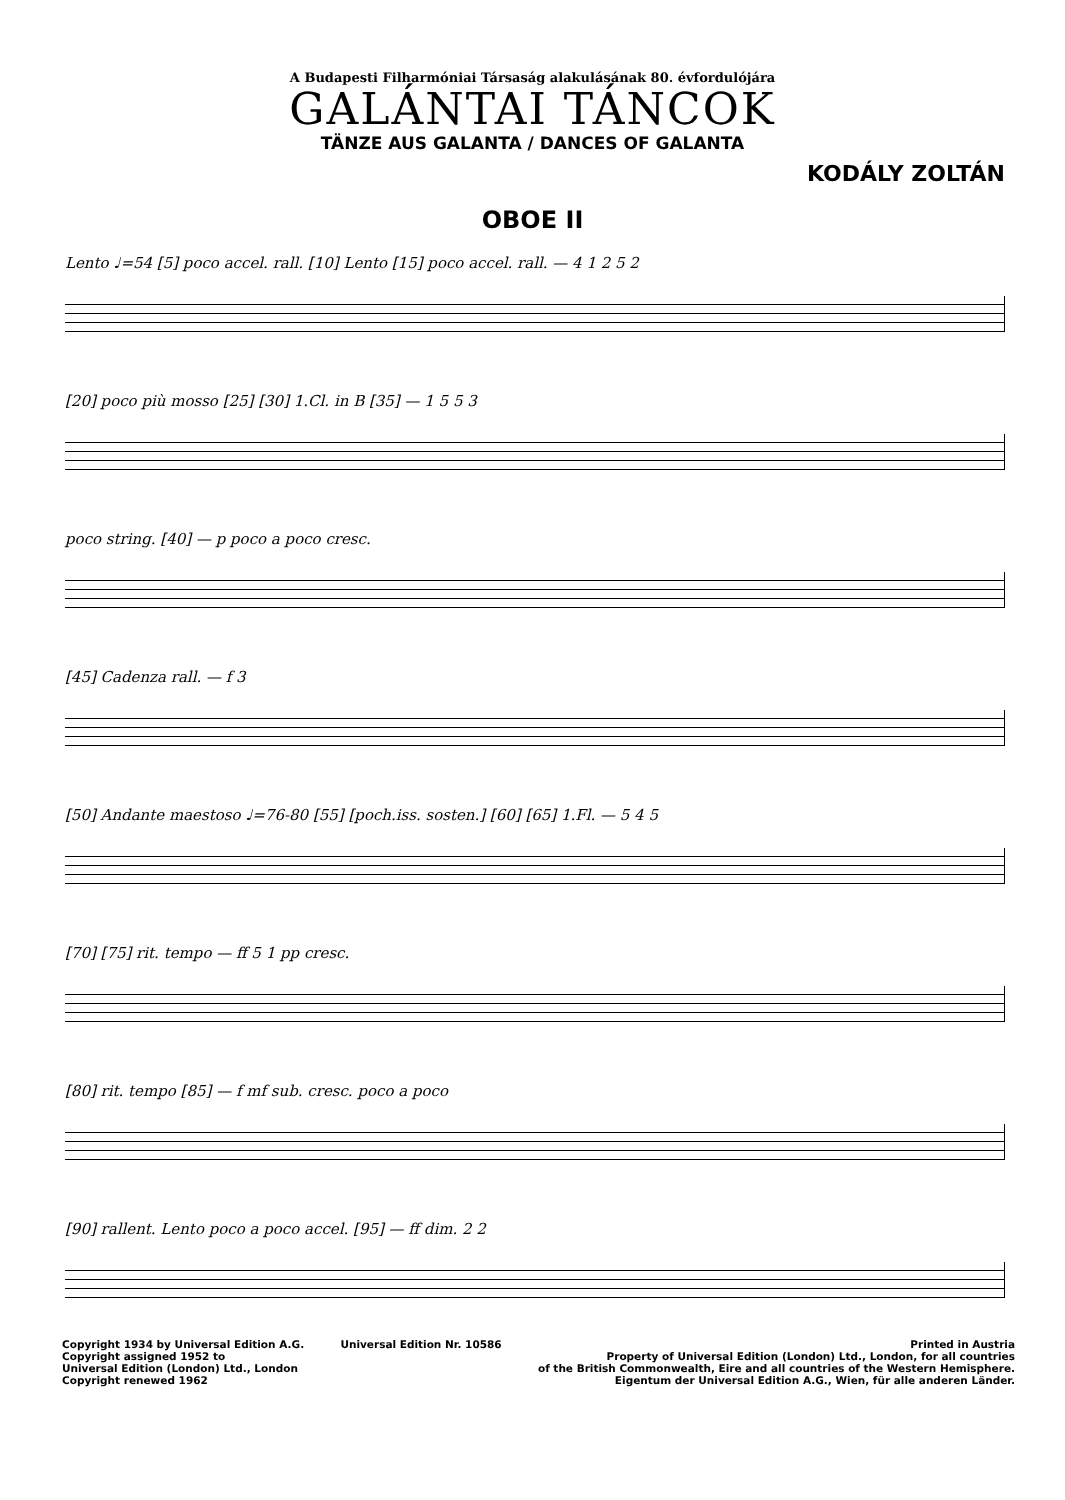A Budapesti Filharmóniai Társaság alakulásának 80. évfordulójára
GALÁNTAI TÁNCOK
TÄNZE AUS GALANTA / DANCES OF GALANTA
KODÁLY ZOLTÁN
OBOE II
Lento ♩=54 [5] poco accel. rall. [10] Lento [15] poco accel. rall. — 4 1 2 5 2
[20] poco più mosso [25] [30] 1.Cl. in B [35] — 1 5 5 3
poco string. [40] — p poco a poco cresc.
[45] Cadenza rall. — f 3
[50] Andante maestoso ♩=76-80 [55] [poch.iss. sosten.] [60] [65] 1.Fl. — 5 4 5
[70] [75] rit. tempo — ff 5 1 pp cresc.
[80] rit. tempo [85] — f mf sub. cresc. poco a poco
[90] rallent. Lento poco a poco accel. [95] — ff dim. 2 2
Copyright 1934 by Universal Edition A.G.
Copyright assigned 1952 to
Universal Edition (London) Ltd., London
Copyright renewed 1962
Universal Edition Nr. 10586 Printed in Austria
Property of Universal Edition (London) Ltd., London, for all countries
of the British Commonwealth, Eire and all countries of the Western Hemisphere.
Eigentum der Universal Edition A.G., Wien, für alle anderen Länder.